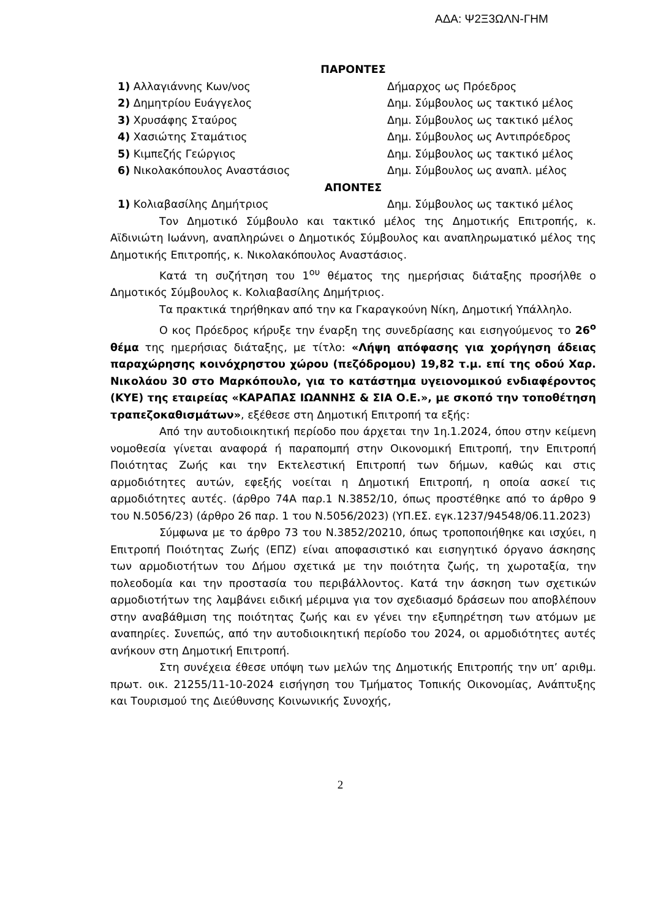ΑΔΑ: Ψ2Ξ3ΩΛΝ-ΓΗΜ
ΠΑΡΟΝΤΕΣ
1) Αλλαγιάννης Κων/νος Δήμαρχος ως Πρόεδρος
2) Δημητρίου Ευάγγελος Δημ. Σύμβουλος ως τακτικό μέλος
3) Χρυσάφης Σταύρος Δημ. Σύμβουλος ως τακτικό μέλος
4) Χασιώτης Σταμάτιος Δημ. Σύμβουλος ως Αντιπρόεδρος
5) Κιμπεζής Γεώργιος Δημ. Σύμβουλος ως τακτικό μέλος
6) Νικολακόπουλος Αναστάσιος Δημ. Σύμβουλος ως αναπλ. μέλος
ΑΠΟΝΤΕΣ
1) Κολιαβασίλης Δημήτριος Δημ. Σύμβουλος ως τακτικό μέλος
Τον Δημοτικό Σύμβουλο και τακτικό μέλος της Δημοτικής Επιτροπής, κ. Αϊδινιώτη Ιωάννη, αναπληρώνει ο Δημοτικός Σύμβουλος και αναπληρωματικό μέλος της Δημοτικής Επιτροπής, κ. Νικολακόπουλος Αναστάσιος.
Κατά τη συζήτηση του 1<sup>ου</sup> θέματος της ημερήσιας διάταξης προσήλθε ο Δημοτικός Σύμβουλος κ. Κολιαβασίλης Δημήτριος.
Τα πρακτικά τηρήθηκαν από την κα Γκαραγκούνη Νίκη, Δημοτική Υπάλληλο.
Ο κος Πρόεδρος κήρυξε την έναρξη της συνεδρίασης και εισηγούμενος το 26<sup>ο</sup> θέμα της ημερήσιας διάταξης, με τίτλο: «Λήψη απόφασης για χορήγηση άδειας παραχώρησης κοινόχρηστου χώρου (πεζόδρομου) 19,82 τ.μ. επί της οδού Χαρ. Νικολάου 30 στο Μαρκόπουλο, για το κατάστημα υγειονομικού ενδιαφέροντος (ΚΥΕ) της εταιρείας «ΚΑΡΑΠΑΣ ΙΩΑΝΝΗΣ & ΣΙΑ Ο.Ε.», με σκοπό την τοποθέτηση τραπεζοκαθισμάτων», εξέθεσε στη Δημοτική Επιτροπή τα εξής:
Από την αυτοδιοικητική περίοδο που άρχεται την 1η.1.2024, όπου στην κείμενη νομοθεσία γίνεται αναφορά ή παραπομπή στην Οικονομική Επιτροπή, την Επιτροπή Ποιότητας Ζωής και την Εκτελεστική Επιτροπή των δήμων, καθώς και στις αρμοδιότητες αυτών, εφεξής νοείται η Δημοτική Επιτροπή, η οποία ασκεί τις αρμοδιότητες αυτές. (άρθρο 74Α παρ.1 Ν.3852/10, όπως προστέθηκε από το άρθρο 9 του Ν.5056/23) (άρθρο 26 παρ. 1 του Ν.5056/2023) (ΥΠ.ΕΣ. εγκ.1237/94548/06.11.2023)
Σύμφωνα με το άρθρο 73 του Ν.3852/20210, όπως τροποποιήθηκε και ισχύει, η Επιτροπή Ποιότητας Ζωής (ΕΠΖ) είναι αποφασιστικό και εισηγητικό όργανο άσκησης των αρμοδιοτήτων του Δήμου σχετικά με την ποιότητα ζωής, τη χωροταξία, την πολεοδομία και την προστασία του περιβάλλοντος. Κατά την άσκηση των σχετικών αρμοδιοτήτων της λαμβάνει ειδική μέριμνα για τον σχεδιασμό δράσεων που αποβλέπουν στην αναβάθμιση της ποιότητας ζωής και εν γένει την εξυπηρέτηση των ατόμων με αναπηρίες. Συνεπώς, από την αυτοδιοικητική περίοδο του 2024, οι αρμοδιότητες αυτές ανήκουν στη Δημοτική Επιτροπή.
Στη συνέχεια έθεσε υπόψη των μελών της Δημοτικής Επιτροπής την υπ’ αριθμ. πρωτ. οικ. 21255/11-10-2024 εισήγηση του Τμήματος Τοπικής Οικονομίας, Ανάπτυξης και Τουρισμού της Διεύθυνσης Κοινωνικής Συνοχής,
2